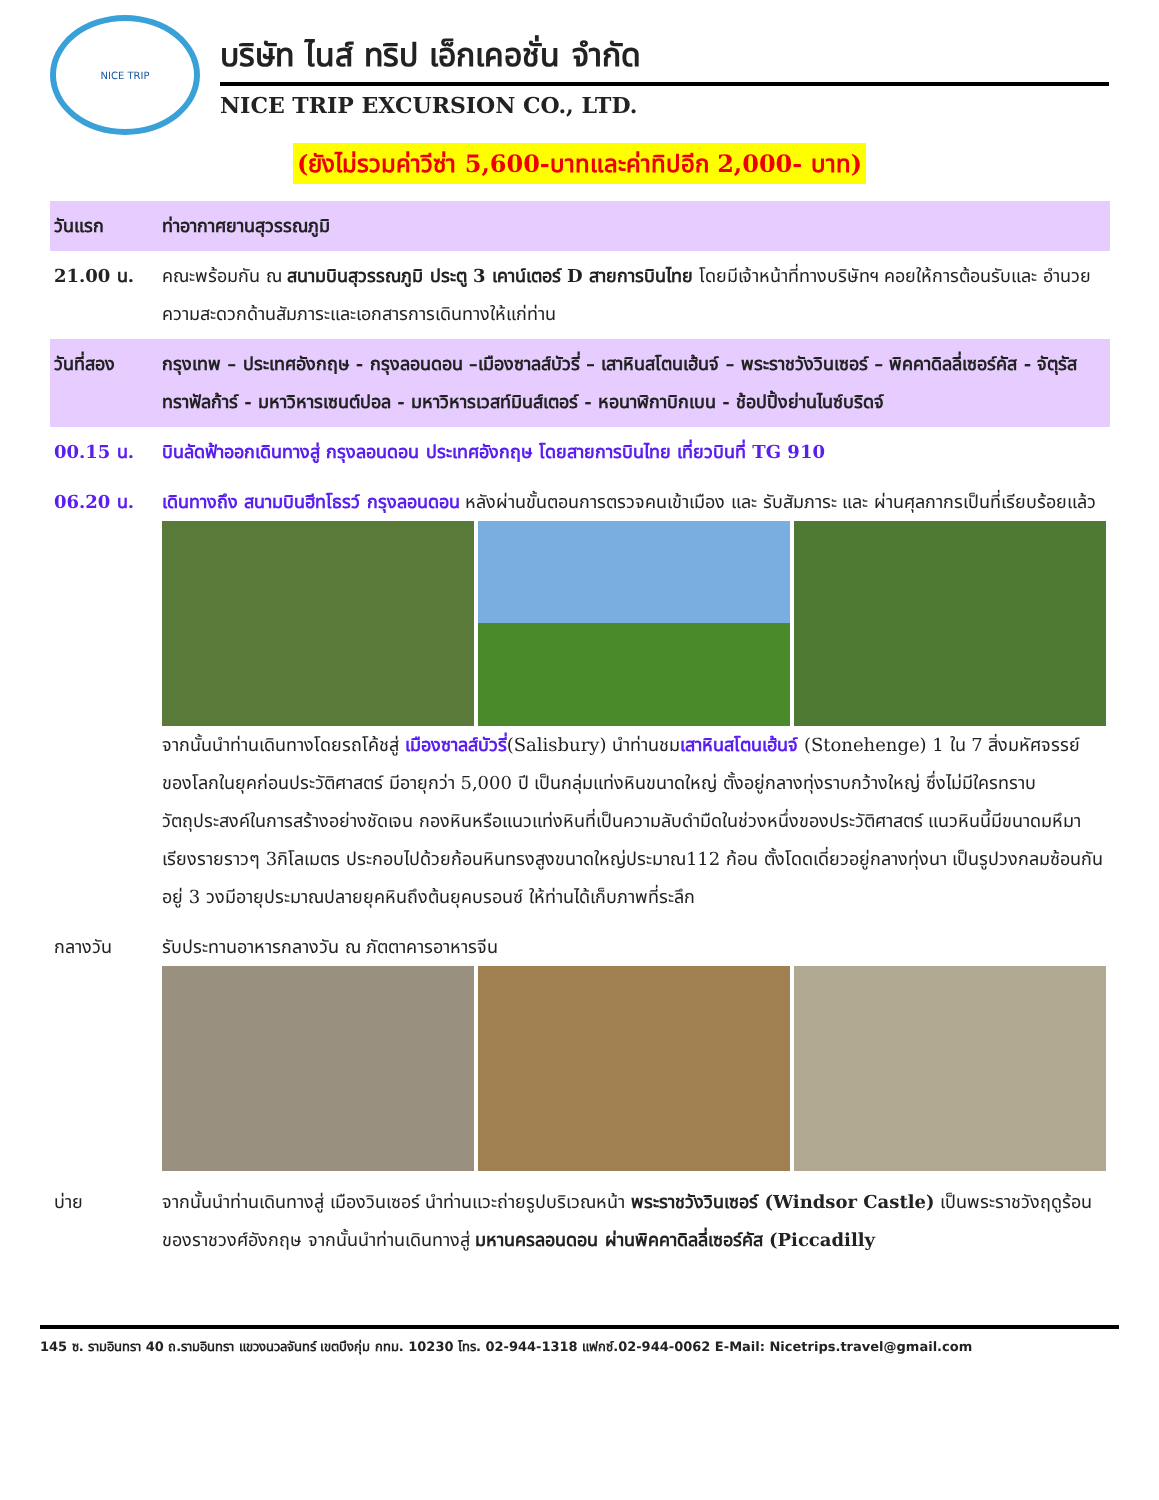NICE TRIP
บริษัท ไนส์ ทริป เอ็กเคอชั่น จำกัด
NICE TRIP EXCURSION CO., LTD.
(ยังไม่รวมค่าวีซ่า 5,600-บาทและค่าทิปอีก 2,000- บาท)
| วันแรก | ท่าอากาศยานสุวรรณภูมิ |
| 21.00 น. | คณะพร้อมกัน ณ สนามบินสุวรรณภูมิ ประตู 3 เคาน์เตอร์ D สายการบินไทย โดยมีเจ้าหน้าที่ทางบริษัทฯ คอยให้การต้อนรับและ อำนวยความสะดวกด้านสัมภาระและเอกสารการเดินทางให้แก่ท่าน |
| วันที่สอง | กรุงเทพ – ประเทศอังกฤษ - กรุงลอนดอน –เมืองซาลส์บัวรี่ – เสาหินสโตนเฮ้นจ์ – พระราชวังวินเซอร์ – พิคคาดิลลี่เซอร์คัส - จัตุรัสทราฟัลก้าร์ - มหาวิหารเซนต์ปอล - มหาวิหารเวสท์มินส์เตอร์ - หอนาฬิกาบิกเบน - ช้อปปิ้งย่านไนซ์บริดจ์ |
| 00.15 น. | บินลัดฟ้าออกเดินทางสู่ กรุงลอนดอน ประเทศอังกฤษ โดยสายการบินไทย เที่ยวบินที่ TG 910 |
| 06.20 น. | เดินทางถึง สนามบินฮีทโธรว์ กรุงลอนดอน หลังผ่านขั้นตอนการตรวจคนเข้าเมือง และ รับสัมภาระ และ ผ่านศุลกากรเป็นที่เรียบร้อยแล้ว จากนั้นนำท่านเดินทางโดยรถโค้ชสู่ เมืองซาลส์บัวรี่ (Salisbury) นำท่านชม เสาหินสโตนเฮ้นจ์ (Stonehenge) 1 ใน 7 สิ่งมหัศจรรย์ของโลกในยุคก่อนประวัติศาสตร์ มีอายุกว่า 5,000 ปี เป็นกลุ่มแท่งหินขนาดใหญ่ ตั้งอยู่กลางทุ่งราบกว้างใหญ่ ซึ่งไม่มีใครทราบวัตถุประสงค์ในการสร้างอย่างชัดเจน กองหินหรือแนวแท่งหินที่เป็นความลับดำมืดในช่วงหนึ่งของประวัติศาสตร์ แนวหินนี้มีขนาดมหึมาเรียงรายราวๆ 3กิโลเมตร ประกอบไปด้วยก้อนหินทรงสูงขนาดใหญ่ประมาณ112 ก้อน ตั้งโดดเดี่ยวอยู่กลางทุ่งนา เป็นรูปวงกลมซ้อนกันอยู่ 3 วงมีอายุประมาณปลายยุคหินถึงต้นยุคบรอนซ์ ให้ท่านได้เก็บภาพที่ระลึก |
| กลางวัน | รับประทานอาหารกลางวัน ณ ภัตตาคารอาหารจีน |
| บ่าย | จากนั้นนำท่านเดินทางสู่ เมืองวินเซอร์ นำท่านแวะถ่ายรูปบริเวณหน้า พระราชวังวินเซอร์ (Windsor Castle) เป็นพระราชวังฤดูร้อนของราชวงศ์อังกฤษ จากนั้นนำท่านเดินทางสู่ มหานครลอนดอน ผ่านพิคคาดิลลี่เซอร์คัส (Piccadilly |
145 ซ. รามอินทรา 40 ถ.รามอินทรา แขวงนวลจันทร์ เขตบึงกุ่ม กทม. 10230 โทร. 02-944-1318 แฟกซ์.02-944-0062 E-Mail: Nicetrips.travel@gmail.com